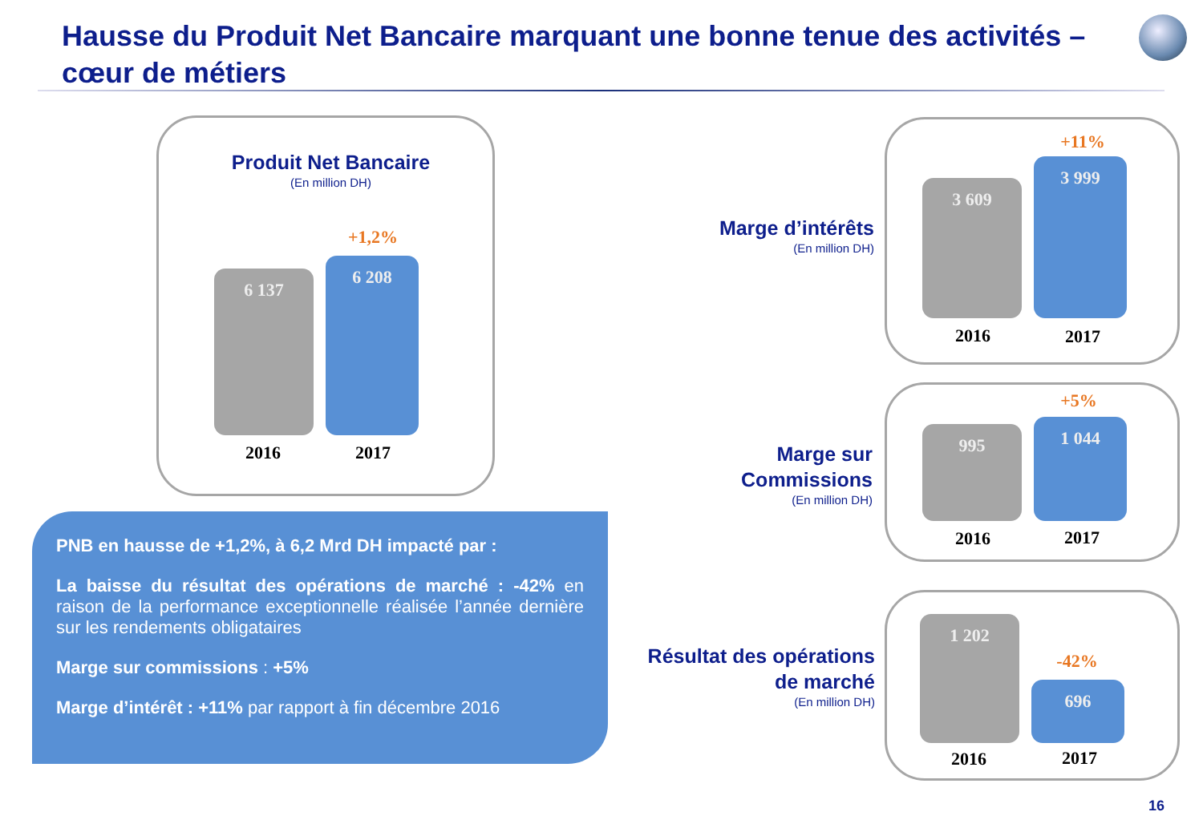Hausse du Produit Net Bancaire marquant une bonne tenue des activités – cœur de métiers
Produit Net Bancaire
(En million DH)
+1,2%
6 137
6 208
2016 2017
PNB en hausse de +1,2%, à 6,2 Mrd DH impacté par :
La baisse du résultat des opérations de marché : -42% en raison de la performance exceptionnelle réalisée l’année dernière sur les rendements obligataires
Marge sur commissions : +5%
Marge d’intérêt : +11% par rapport à fin décembre 2016
Marge d’intérêts
(En million DH)
+11%
3 609
3 999
2016 2017
Marge sur Commissions
(En million DH)
+5%
995 1 044
2016 2017
Résultat des opérations de marché
(En million DH)
1 202
-42%
696
2016 2017
16